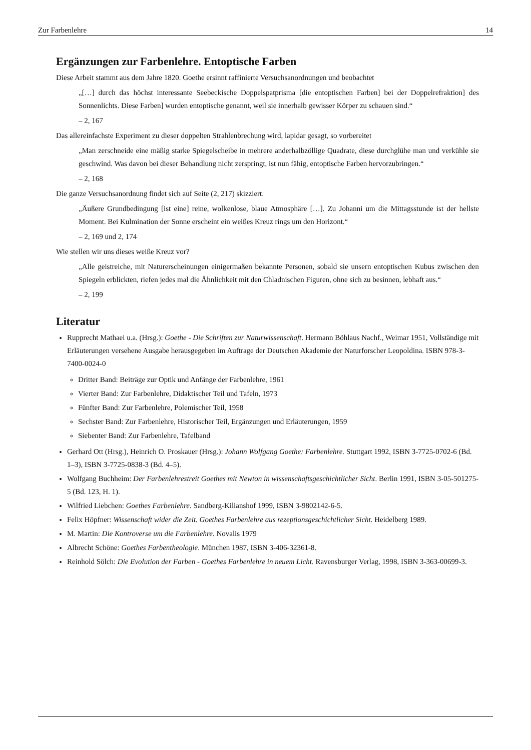Zur Farbenlehre 14
Ergänzungen zur Farbenlehre. Entoptische Farben
Diese Arbeit stammt aus dem Jahre 1820. Goethe ersinnt raffinierte Versuchsanordnungen und beobachtet
„[…] durch das höchst interessante Seebeckische Doppelspatprisma [die entoptischen Farben] bei der Doppelrefraktion] des Sonnenlichts. Diese Farben] wurden entoptische genannt, weil sie innerhalb gewisser Körper zu schauen sind.“
– 2, 167
Das allereinfachste Experiment zu dieser doppelten Strahlenbrechung wird, lapidar gesagt, so vorbereitet
„Man zerschneide eine mäßig starke Spiegelscheibe in mehrere anderhalbzöllige Quadrate, diese durchglühe man und verkühle sie geschwind. Was davon bei dieser Behandlung nicht zerspringt, ist nun fähig, entoptische Farben hervorzubringen.“
– 2, 168
Die ganze Versuchsanordnung findet sich auf Seite (2, 217) skizziert.
„Äußere Grundbedingung [ist eine] reine, wolkenlose, blaue Atmosphäre […]. Zu Johanni um die Mittagsstunde ist der hellste Moment. Bei Kulmination der Sonne erscheint ein weißes Kreuz rings um den Horizont.“
– 2, 169 und 2, 174
Wie stellen wir uns dieses weiße Kreuz vor?
„Alle geistreiche, mit Naturerscheinungen einigermaßen bekannte Personen, sobald sie unsern entoptischen Kubus zwischen den Spiegeln erblickten, riefen jedes mal die Ähnlichkeit mit den Chladnischen Figuren, ohne sich zu besinnen, lebhaft aus.“
– 2, 199
Literatur
Rupprecht Mathaei u.a. (Hrsg.): Goethe - Die Schriften zur Naturwissenschaft. Hermann Böhlaus Nachf., Weimar 1951, Vollständige mit Erläuterungen versehene Ausgabe herausgegeben im Auftrage der Deutschen Akademie der Naturforscher Leopoldina. ISBN 978-3-7400-0024-0
Dritter Band: Beiträge zur Optik und Anfänge der Farbenlehre, 1961
Vierter Band: Zur Farbenlehre, Didaktischer Teil und Tafeln, 1973
Fünfter Band: Zur Farbenlehre, Polemischer Teil, 1958
Sechster Band: Zur Farbenlehre, Historischer Teil, Ergänzungen und Erläuterungen, 1959
Siebenter Band: Zur Farbenlehre, Tafelband
Gerhard Ott (Hrsg.), Heinrich O. Proskauer (Hrsg.): Johann Wolfgang Goethe: Farbenlehre. Stuttgart 1992, ISBN 3-7725-0702-6 (Bd. 1–3), ISBN 3-7725-0838-3 (Bd. 4–5).
Wolfgang Buchheim: Der Farbenlehrestreit Goethes mit Newton in wissenschaftsgeschichtlicher Sicht. Berlin 1991, ISBN 3-05-501275-5 (Bd. 123, H. 1).
Wilfried Liebchen: Goethes Farbenlehre. Sandberg-Kilianshof 1999, ISBN 3-9802142-6-5.
Felix Höpfner: Wissenschaft wider die Zeit. Goethes Farbenlehre aus rezeptionsgeschichtlicher Sicht. Heidelberg 1989.
M. Martin: Die Kontroverse um die Farbenlehre. Novalis 1979
Albrecht Schöne: Goethes Farbentheologie. München 1987, ISBN 3-406-32361-8.
Reinhold Sölch: Die Evolution der Farben - Goethes Farbenlehre in neuem Licht. Ravensburger Verlag, 1998, ISBN 3-363-00699-3.